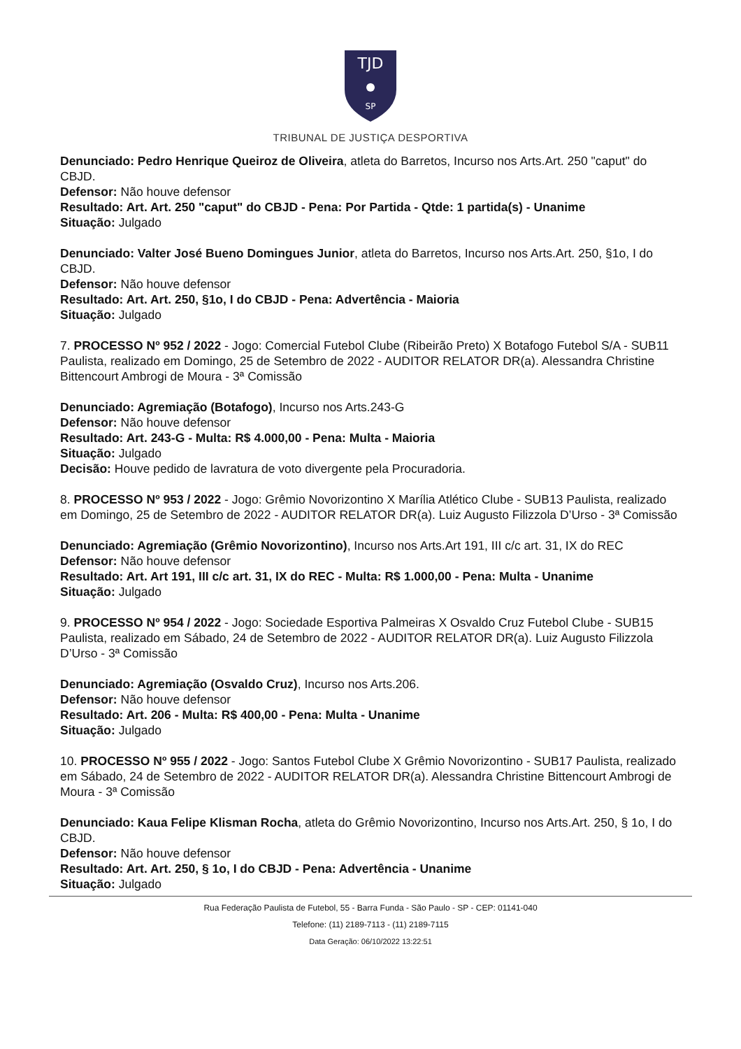TJD
SP
TRIBUNAL DE JUSTIÇA DESPORTIVA
Denunciado: Pedro Henrique Queiroz de Oliveira, atleta do Barretos, Incurso nos Arts.Art. 250 "caput" do CBJD.
Defensor: Não houve defensor
Resultado: Art. Art. 250 "caput" do CBJD - Pena: Por Partida - Qtde: 1 partida(s) - Unanime
Situação: Julgado
Denunciado: Valter José Bueno Domingues Junior, atleta do Barretos, Incurso nos Arts.Art. 250, §1o, I do CBJD.
Defensor: Não houve defensor
Resultado: Art. Art. 250, §1o, I do CBJD - Pena: Advertência - Maioria
Situação: Julgado
7. PROCESSO Nº 952 / 2022 - Jogo: Comercial Futebol Clube (Ribeirão Preto) X Botafogo Futebol S/A - SUB11 Paulista, realizado em Domingo, 25 de Setembro de 2022 - AUDITOR RELATOR DR(a). Alessandra Christine Bittencourt Ambrogi de Moura - 3ª Comissão
Denunciado: Agremiação (Botafogo), Incurso nos Arts.243-G
Defensor: Não houve defensor
Resultado: Art. 243-G - Multa: R$ 4.000,00 - Pena: Multa - Maioria
Situação: Julgado
Decisão: Houve pedido de lavratura de voto divergente pela Procuradoria.
8. PROCESSO Nº 953 / 2022 - Jogo: Grêmio Novorizontino X Marília Atlético Clube - SUB13 Paulista, realizado em Domingo, 25 de Setembro de 2022 - AUDITOR RELATOR DR(a). Luiz Augusto Filizzola D’Urso - 3ª Comissão
Denunciado: Agremiação (Grêmio Novorizontino), Incurso nos Arts.Art 191, III c/c art. 31, IX do REC
Defensor: Não houve defensor
Resultado: Art. Art 191, III c/c art. 31, IX do REC - Multa: R$ 1.000,00 - Pena: Multa - Unanime
Situação: Julgado
9. PROCESSO Nº 954 / 2022 - Jogo: Sociedade Esportiva Palmeiras X Osvaldo Cruz Futebol Clube - SUB15 Paulista, realizado em Sábado, 24 de Setembro de 2022 - AUDITOR RELATOR DR(a). Luiz Augusto Filizzola D’Urso - 3ª Comissão
Denunciado: Agremiação (Osvaldo Cruz), Incurso nos Arts.206.
Defensor: Não houve defensor
Resultado: Art. 206 - Multa: R$ 400,00 - Pena: Multa - Unanime
Situação: Julgado
10. PROCESSO Nº 955 / 2022 - Jogo: Santos Futebol Clube X Grêmio Novorizontino - SUB17 Paulista, realizado em Sábado, 24 de Setembro de 2022 - AUDITOR RELATOR DR(a). Alessandra Christine Bittencourt Ambrogi de Moura - 3ª Comissão
Denunciado: Kaua Felipe Klisman Rocha, atleta do Grêmio Novorizontino, Incurso nos Arts.Art. 250, § 1o, I do CBJD.
Defensor: Não houve defensor
Resultado: Art. Art. 250, § 1o, I do CBJD - Pena: Advertência - Unanime
Situação: Julgado
Rua Federação Paulista de Futebol, 55 - Barra Funda - São Paulo - SP - CEP: 01141-040
Telefone: (11) 2189-7113 - (11) 2189-7115
Data Geração: 06/10/2022 13:22:51